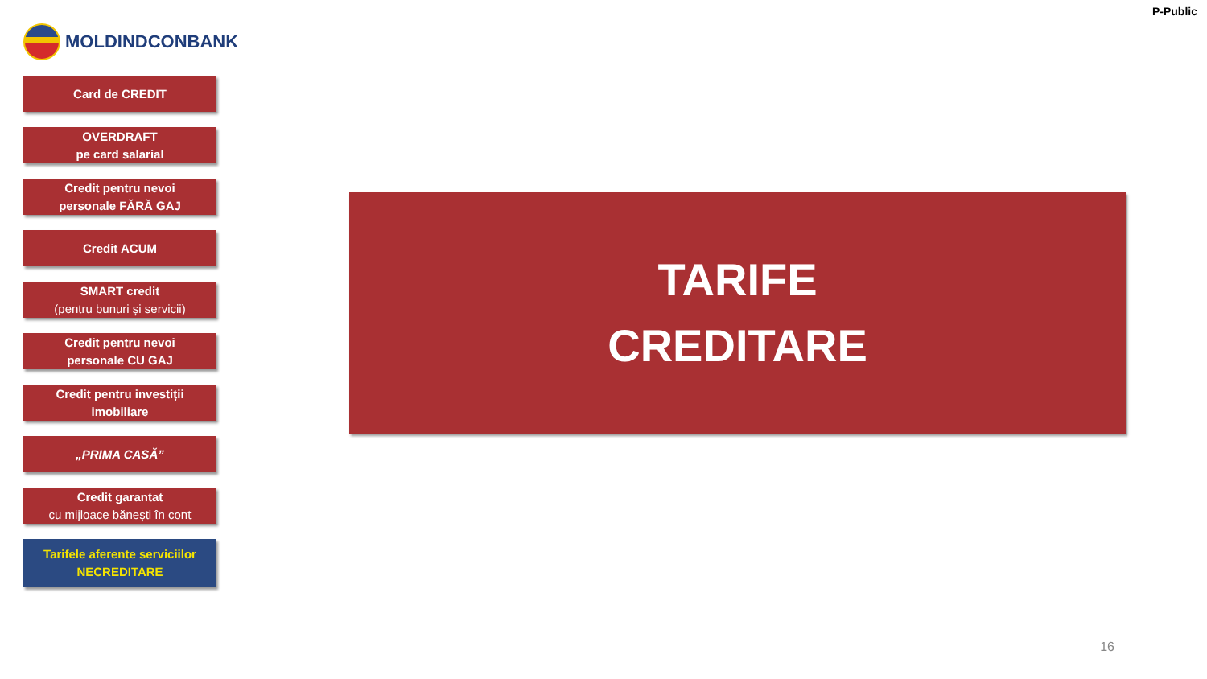MOLDINDCONBANK
P-Public
Card de CREDIT
OVERDRAFT
pe card salarial
Credit pentru nevoi
personale FĂRĂ GAJ
Credit ACUM
SMART credit
(pentru bunuri și servicii)
Credit pentru nevoi
personale CU GAJ
Credit pentru investiții
imobiliare
„PRIMA CASĂ”
Credit garantat
cu mijloace bănești în cont
Tarifele aferente serviciilor
NECREDITARE
TARIFE
CREDITARE
16